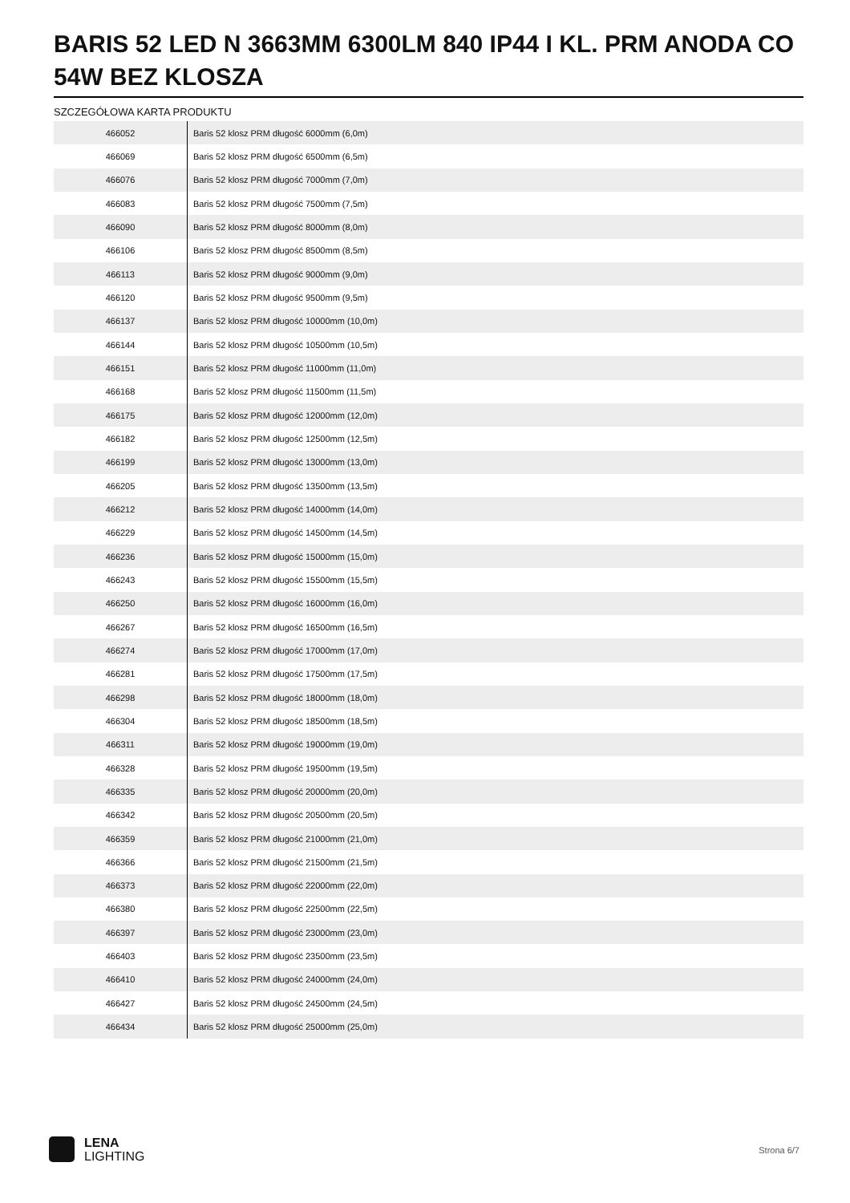BARIS 52 LED N 3663MM 6300LM 840 IP44 I KL. PRM ANODA CO 54W BEZ KLOSZA
SZCZEGÓŁOWA KARTA PRODUKTU
| 466052 | Baris 52 klosz PRM długość 6000mm (6,0m) |
| 466069 | Baris 52 klosz PRM długość 6500mm (6,5m) |
| 466076 | Baris 52 klosz PRM długość 7000mm (7,0m) |
| 466083 | Baris 52 klosz PRM długość 7500mm (7,5m) |
| 466090 | Baris 52 klosz PRM długość 8000mm (8,0m) |
| 466106 | Baris 52 klosz PRM długość 8500mm (8,5m) |
| 466113 | Baris 52 klosz PRM długość 9000mm (9,0m) |
| 466120 | Baris 52 klosz PRM długość 9500mm (9,5m) |
| 466137 | Baris 52 klosz PRM długość 10000mm (10,0m) |
| 466144 | Baris 52 klosz PRM długość 10500mm (10,5m) |
| 466151 | Baris 52 klosz PRM długość 11000mm (11,0m) |
| 466168 | Baris 52 klosz PRM długość 11500mm (11,5m) |
| 466175 | Baris 52 klosz PRM długość 12000mm (12,0m) |
| 466182 | Baris 52 klosz PRM długość 12500mm (12,5m) |
| 466199 | Baris 52 klosz PRM długość 13000mm (13,0m) |
| 466205 | Baris 52 klosz PRM długość 13500mm (13,5m) |
| 466212 | Baris 52 klosz PRM długość 14000mm (14,0m) |
| 466229 | Baris 52 klosz PRM długość 14500mm (14,5m) |
| 466236 | Baris 52 klosz PRM długość 15000mm (15,0m) |
| 466243 | Baris 52 klosz PRM długość 15500mm (15,5m) |
| 466250 | Baris 52 klosz PRM długość 16000mm (16,0m) |
| 466267 | Baris 52 klosz PRM długość 16500mm (16,5m) |
| 466274 | Baris 52 klosz PRM długość 17000mm (17,0m) |
| 466281 | Baris 52 klosz PRM długość 17500mm (17,5m) |
| 466298 | Baris 52 klosz PRM długość 18000mm (18,0m) |
| 466304 | Baris 52 klosz PRM długość 18500mm (18,5m) |
| 466311 | Baris 52 klosz PRM długość 19000mm (19,0m) |
| 466328 | Baris 52 klosz PRM długość 19500mm (19,5m) |
| 466335 | Baris 52 klosz PRM długość 20000mm (20,0m) |
| 466342 | Baris 52 klosz PRM długość 20500mm (20,5m) |
| 466359 | Baris 52 klosz PRM długość 21000mm (21,0m) |
| 466366 | Baris 52 klosz PRM długość 21500mm (21,5m) |
| 466373 | Baris 52 klosz PRM długość 22000mm (22,0m) |
| 466380 | Baris 52 klosz PRM długość 22500mm (22,5m) |
| 466397 | Baris 52 klosz PRM długość 23000mm (23,0m) |
| 466403 | Baris 52 klosz PRM długość 23500mm (23,5m) |
| 466410 | Baris 52 klosz PRM długość 24000mm (24,0m) |
| 466427 | Baris 52 klosz PRM długość 24500mm (24,5m) |
| 466434 | Baris 52 klosz PRM długość 25000mm (25,0m) |
LENA
LIGHTING
Strona 6/7